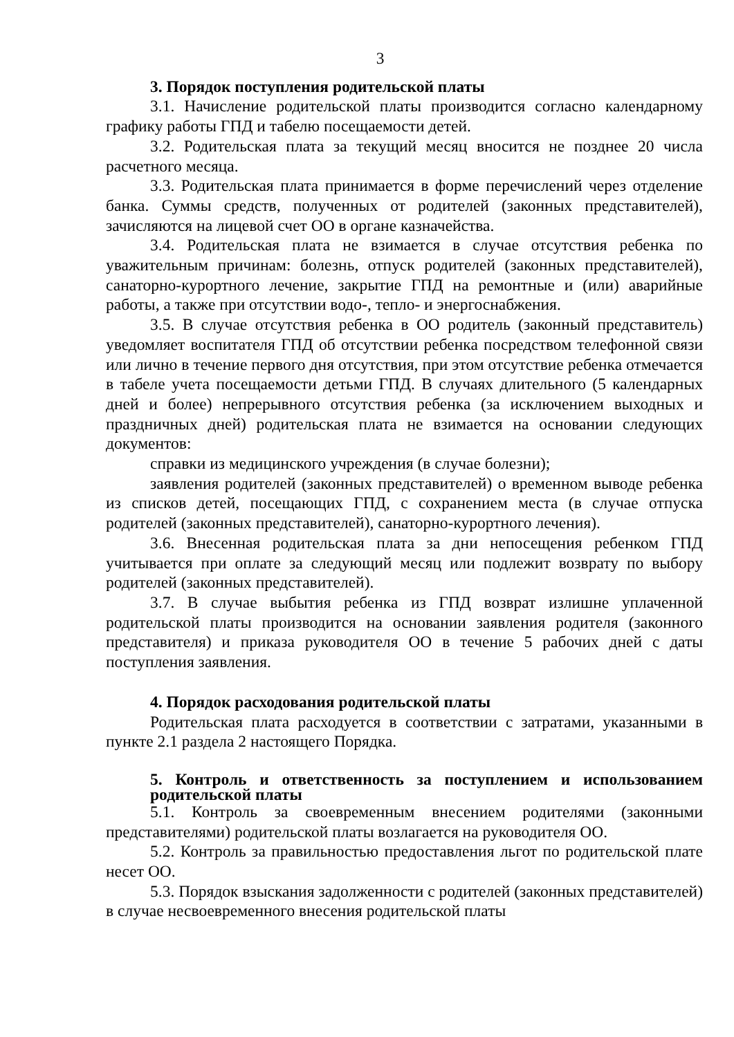3
3. Порядок поступления родительской платы
3.1. Начисление родительской платы производится согласно календарному графику работы ГПД и табелю посещаемости детей.
3.2. Родительская плата за текущий месяц вносится не позднее 20 числа расчетного месяца.
3.3. Родительская плата принимается в форме перечислений через отделение банка. Суммы средств, полученных от родителей (законных представителей), зачисляются на лицевой счет ОО в органе казначейства.
3.4. Родительская плата не взимается в случае отсутствия ребенка по уважительным причинам: болезнь, отпуск родителей (законных представителей), санаторно-курортного лечение, закрытие ГПД на ремонтные и (или) аварийные работы, а также при отсутствии водо-, тепло- и энергоснабжения.
3.5. В случае отсутствия ребенка в ОО родитель (законный представитель) уведомляет воспитателя ГПД об отсутствии ребенка посредством телефонной связи или лично в течение первого дня отсутствия, при этом отсутствие ребенка отмечается в табеле учета посещаемости детьми ГПД. В случаях длительного (5 календарных дней и более) непрерывного отсутствия ребенка (за исключением выходных и праздничных дней) родительская плата не взимается на основании следующих документов:
справки из медицинского учреждения (в случае болезни);
заявления родителей (законных представителей) о временном выводе ребенка из списков детей, посещающих ГПД, с сохранением места (в случае отпуска родителей (законных представителей), санаторно-курортного лечения).
3.6. Внесенная родительская плата за дни непосещения ребенком ГПД учитывается при оплате за следующий месяц или подлежит возврату по выбору родителей (законных представителей).
3.7. В случае выбытия ребенка из ГПД возврат излишне уплаченной родительской платы производится на основании заявления родителя (законного представителя) и приказа руководителя ОО в течение 5 рабочих дней с даты поступления заявления.
4. Порядок расходования родительской платы
Родительская плата расходуется в соответствии с затратами, указанными в пункте 2.1 раздела 2 настоящего Порядка.
5. Контроль и ответственность за поступлением и использованием родительской платы
5.1. Контроль за своевременным внесением родителями (законными представителями) родительской платы возлагается на руководителя ОО.
5.2. Контроль за правильностью предоставления льгот по родительской плате несет ОО.
5.3. Порядок взыскания задолженности с родителей (законных представителей) в случае несвоевременного внесения родительской платы